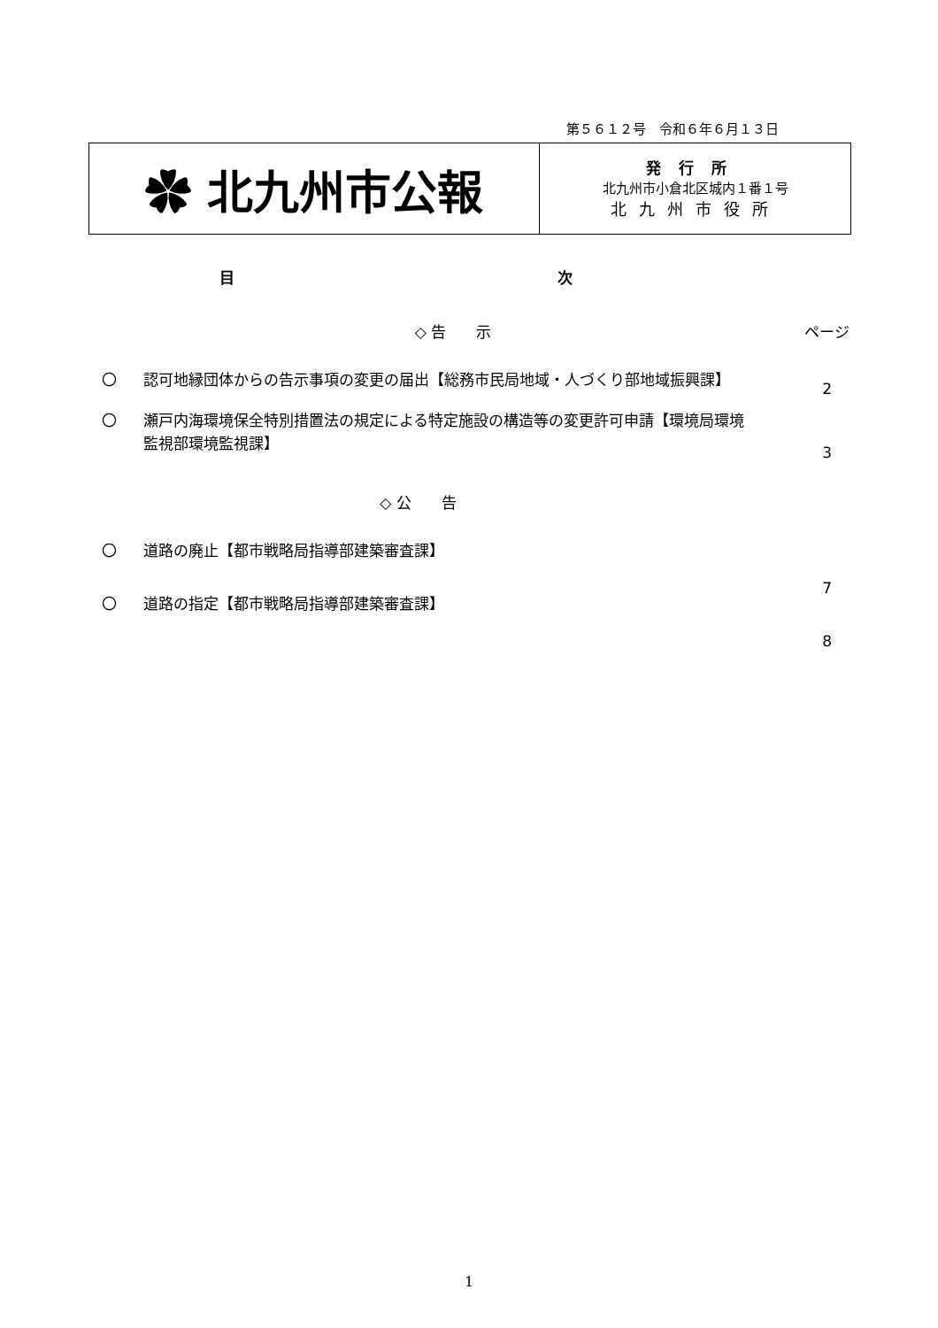第５６１２号　令和６年６月１３日
✿ 北九州市公報
発行所
北九州市小倉北区城内１番１号
北九州市役所
目 次
◇ 告　　示 ページ
〇 認可地縁団体からの告示事項の変更の届出【総務市民局地域・人づくり部地域振興課】 2
〇 瀬戸内海環境保全特別措置法の規定による特定施設の構造等の変更許可申請【環境局環境監視部環境監視課】 3
◇ 公　　告
〇 道路の廃止【都市戦略局指導部建築審査課】 7
〇 道路の指定【都市戦略局指導部建築審査課】 8
1